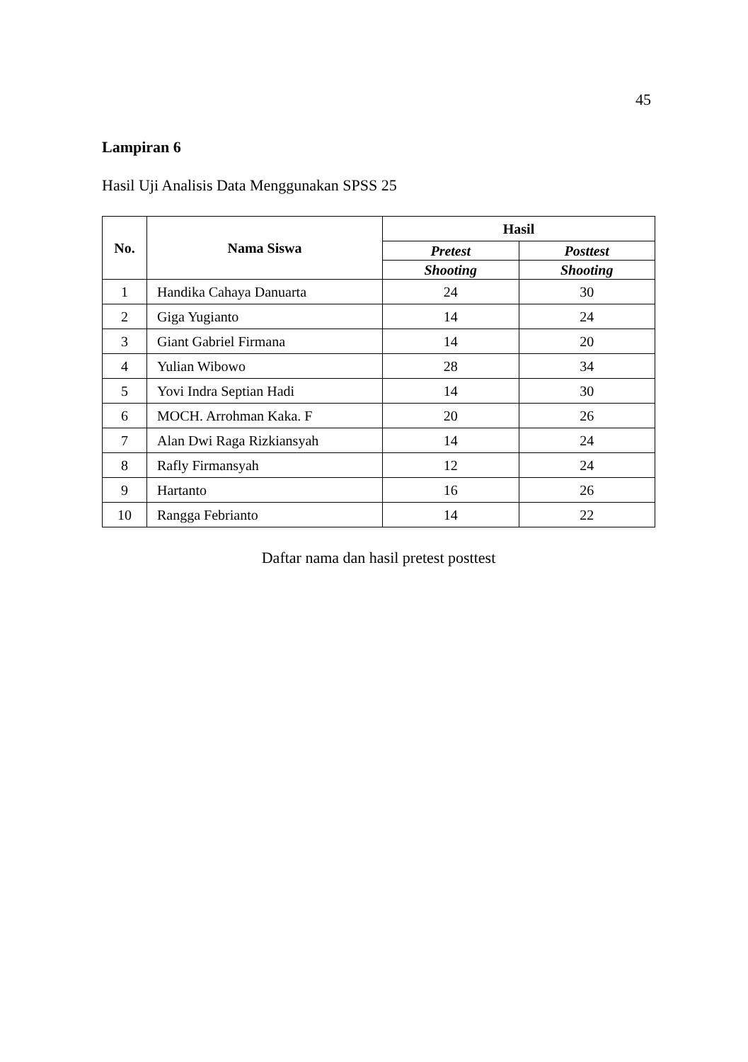45
Lampiran 6
Hasil Uji Analisis Data Menggunakan SPSS 25
| No. | Nama Siswa | Hasil | |
| --- | --- | --- | --- |
| | | Pretest | Posttest |
| | | Shooting | Shooting |
| 1 | Handika Cahaya Danuarta | 24 | 30 |
| 2 | Giga Yugianto | 14 | 24 |
| 3 | Giant Gabriel Firmana | 14 | 20 |
| 4 | Yulian Wibowo | 28 | 34 |
| 5 | Yovi Indra Septian Hadi | 14 | 30 |
| 6 | MOCH. Arrohman Kaka. F | 20 | 26 |
| 7 | Alan Dwi Raga Rizkiansyah | 14 | 24 |
| 8 | Rafly Firmansyah | 12 | 24 |
| 9 | Hartanto | 16 | 26 |
| 10 | Rangga Febrianto | 14 | 22 |
Daftar nama dan hasil pretest posttest